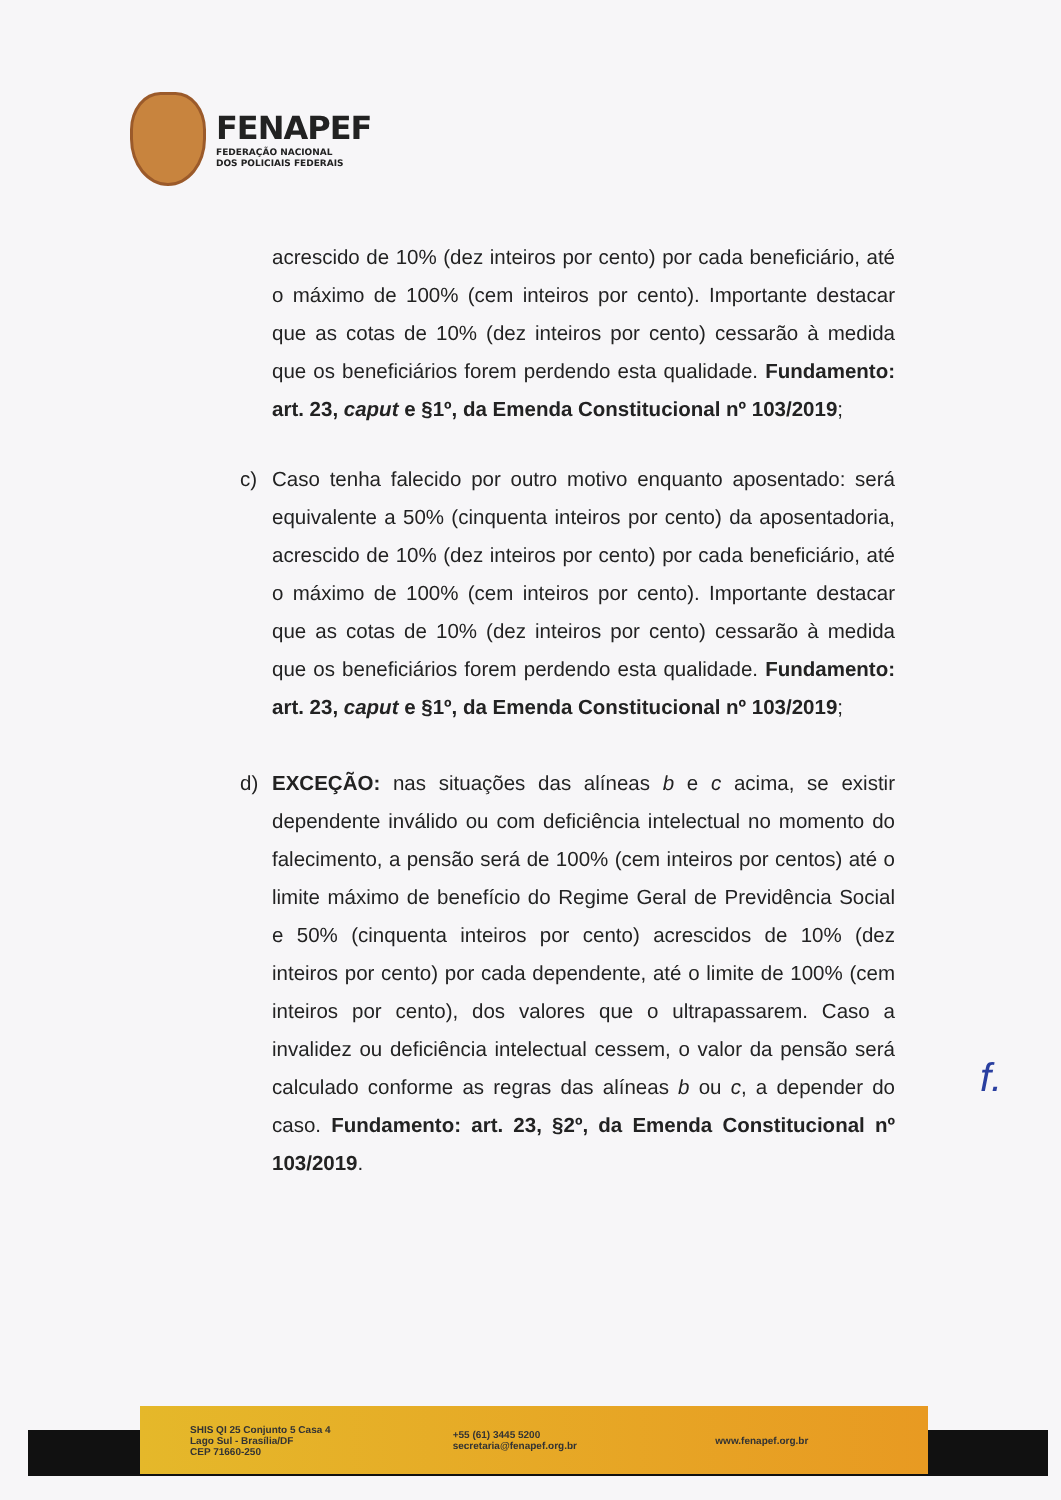FENAPEF
FEDERAÇÃO NACIONAL
DOS POLICIAIS FEDERAIS
acrescido de 10% (dez inteiros por cento) por cada beneficiário, até o máximo de 100% (cem inteiros por cento). Importante destacar que as cotas de 10% (dez inteiros por cento) cessarão à medida que os beneficiários forem perdendo esta qualidade. Fundamento: art. 23, caput e §1º, da Emenda Constitucional nº 103/2019;
c) Caso tenha falecido por outro motivo enquanto aposentado: será equivalente a 50% (cinquenta inteiros por cento) da aposentadoria, acrescido de 10% (dez inteiros por cento) por cada beneficiário, até o máximo de 100% (cem inteiros por cento). Importante destacar que as cotas de 10% (dez inteiros por cento) cessarão à medida que os beneficiários forem perdendo esta qualidade. Fundamento: art. 23, caput e §1º, da Emenda Constitucional nº 103/2019;
d) EXCEÇÃO: nas situações das alíneas b e c acima, se existir dependente inválido ou com deficiência intelectual no momento do falecimento, a pensão será de 100% (cem inteiros por centos) até o limite máximo de benefício do Regime Geral de Previdência Social e 50% (cinquenta inteiros por cento) acrescidos de 10% (dez inteiros por cento) por cada dependente, até o limite de 100% (cem inteiros por cento), dos valores que o ultrapassarem. Caso a invalidez ou deficiência intelectual cessem, o valor da pensão será calculado conforme as regras das alíneas b ou c, a depender do caso. Fundamento: art. 23, §2º, da Emenda Constitucional nº 103/2019.
f.
SHIS QI 25 Conjunto 5 Casa 4
Lago Sul - Brasília/DF
CEP 71660-250
+55 (61) 3445 5200
secretaria@fenapef.org.br
www.fenapef.org.br